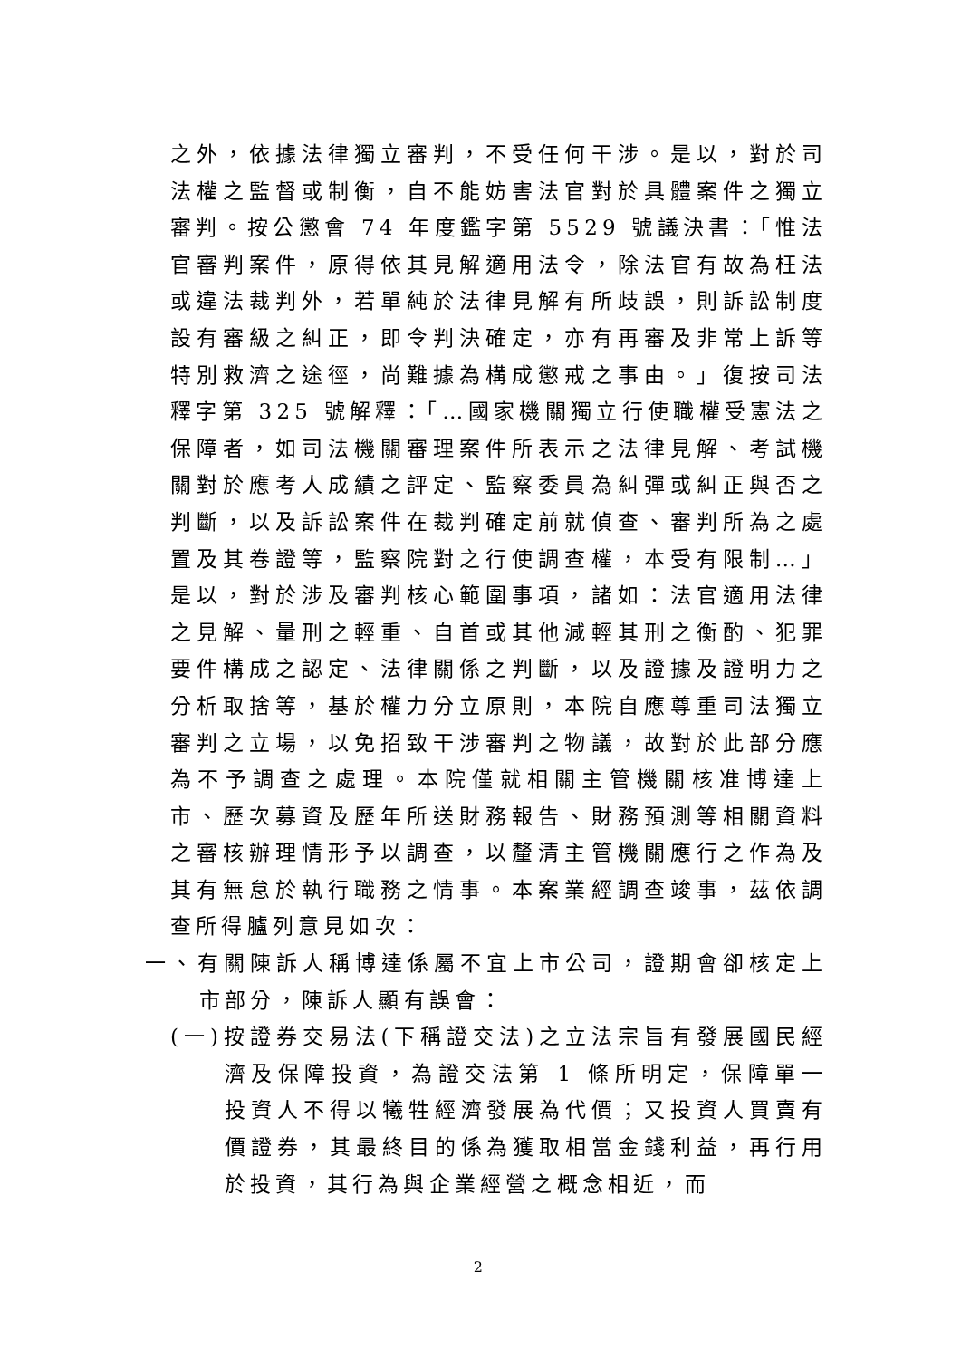之外，依據法律獨立審判，不受任何干涉。是以，對於司法權之監督或制衡，自不能妨害法官對於具體案件之獨立審判。按公懲會 74 年度鑑字第 5529 號議決書：「惟法官審判案件，原得依其見解適用法令，除法官有故為枉法或違法裁判外，若單純於法律見解有所歧誤，則訴訟制度設有審級之糾正，即令判決確定，亦有再審及非常上訴等特別救濟之途徑，尚難據為構成懲戒之事由。」復按司法釋字第 325 號解釋：「…國家機關獨立行使職權受憲法之保障者，如司法機關審理案件所表示之法律見解、考試機關對於應考人成績之評定、監察委員為糾彈或糾正與否之判斷，以及訴訟案件在裁判確定前就偵查、審判所為之處置及其卷證等，監察院對之行使調查權，本受有限制…」是以，對於涉及審判核心範圍事項，諸如：法官適用法律之見解、量刑之輕重、自首或其他減輕其刑之衡酌、犯罪要件構成之認定、法律關係之判斷，以及證據及證明力之分析取捨等，基於權力分立原則，本院自應尊重司法獨立審判之立場，以免招致干涉審判之物議，故對於此部分應為不予調查之處理。本院僅就相關主管機關核准博達上市、歷次募資及歷年所送財務報告、財務預測等相關資料之審核辦理情形予以調查，以釐清主管機關應行之作為及其有無怠於執行職務之情事。本案業經調查竣事，茲依調查所得臚列意見如次：
一、有關陳訴人稱博達係屬不宜上市公司，證期會卻核定上市部分，陳訴人顯有誤會：
(一)按證券交易法(下稱證交法)之立法宗旨有發展國民經濟及保障投資，為證交法第 1 條所明定，保障單一投資人不得以犧牲經濟發展為代價；又投資人買賣有價證券，其最終目的係為獲取相當金錢利益，再行用於投資，其行為與企業經營之概念相近，而
2